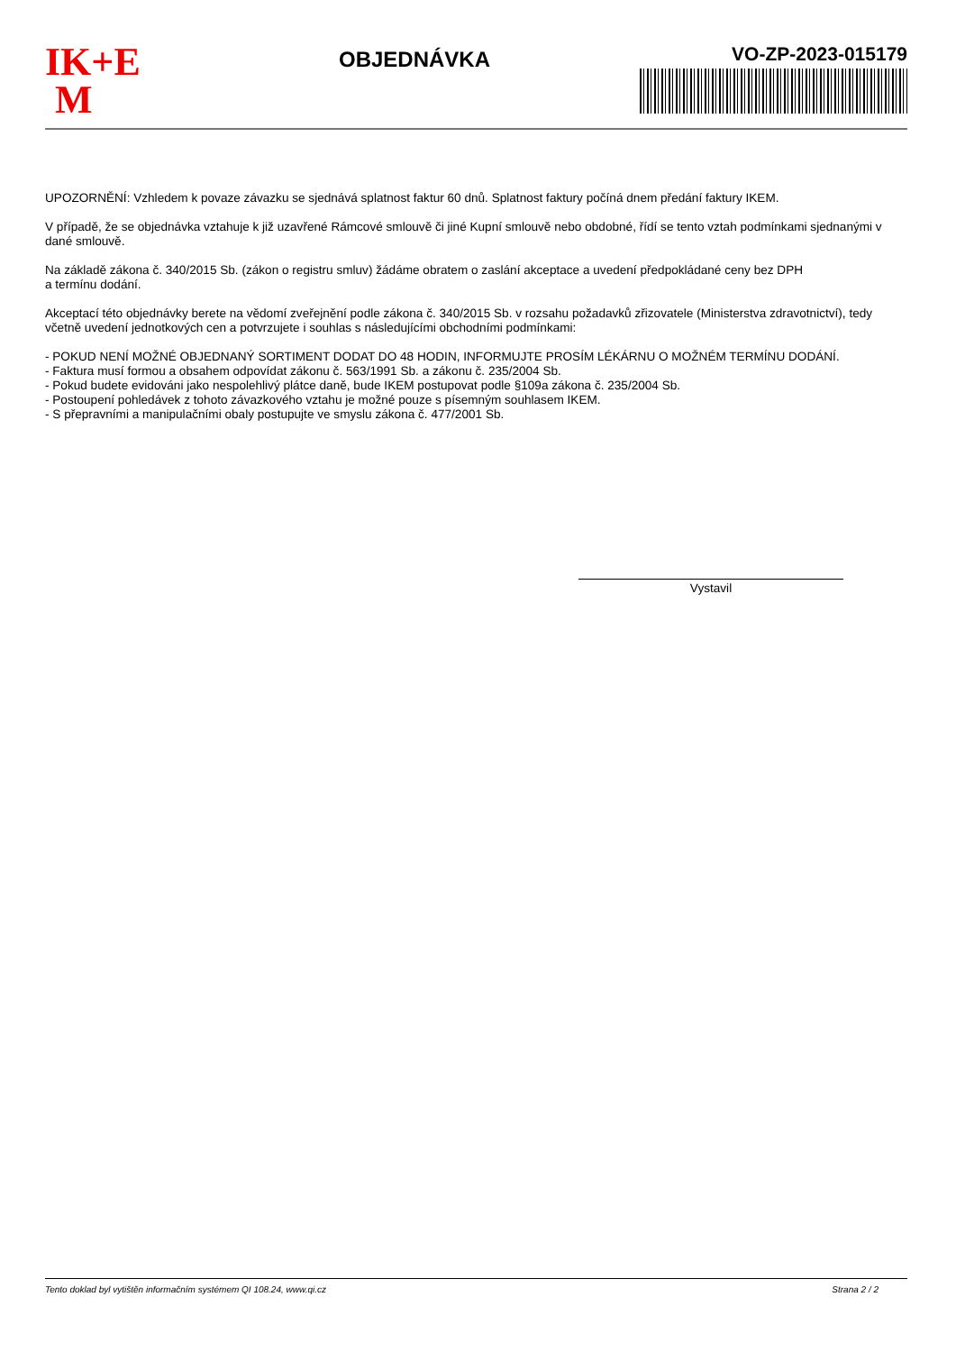IK+E
M
OBJEDNÁVKA
VO-ZP-2023-015179
UPOZORNĚNÍ: Vzhledem k povaze závazku se sjednává splatnost faktur 60 dnů. Splatnost faktury počíná dnem předání faktury IKEM.
V případě, že se objednávka vztahuje k již uzavřené Rámcové smlouvě či jiné Kupní smlouvě nebo obdobné, řídí se tento vztah podmínkami sjednanými v dané smlouvě.
Na základě zákona č. 340/2015 Sb. (zákon o registru smluv) žádáme obratem o zaslání akceptace a uvedení předpokládané ceny bez DPH
a termínu dodání.
Akceptací této objednávky berete na vědomí zveřejnění podle zákona č. 340/2015 Sb. v rozsahu požadavků zřizovatele (Ministerstva zdravotnictví), tedy včetně uvedení jednotkových cen a potvrzujete i souhlas s následujícími obchodními podmínkami:
- POKUD NENÍ MOŽNÉ OBJEDNANÝ SORTIMENT DODAT DO 48 HODIN, INFORMUJTE PROSÍM LÉKÁRNU O MOŽNÉM TERMÍNU DODÁNÍ.
- Faktura musí formou a obsahem odpovídat zákonu č. 563/1991 Sb. a zákonu č. 235/2004 Sb.
- Pokud budete evidováni jako nespolehlivý plátce daně, bude IKEM postupovat podle §109a zákona č. 235/2004 Sb.
- Postoupení pohledávek z tohoto závazkového vztahu je možné pouze s písemným souhlasem IKEM.
- S přepravními a manipulačními obaly postupujte ve smyslu zákona č. 477/2001 Sb.
Vystavil
Tento doklad byl vytištěn informačním systémem QI 108.24, www.qi.cz Strana 2 / 2